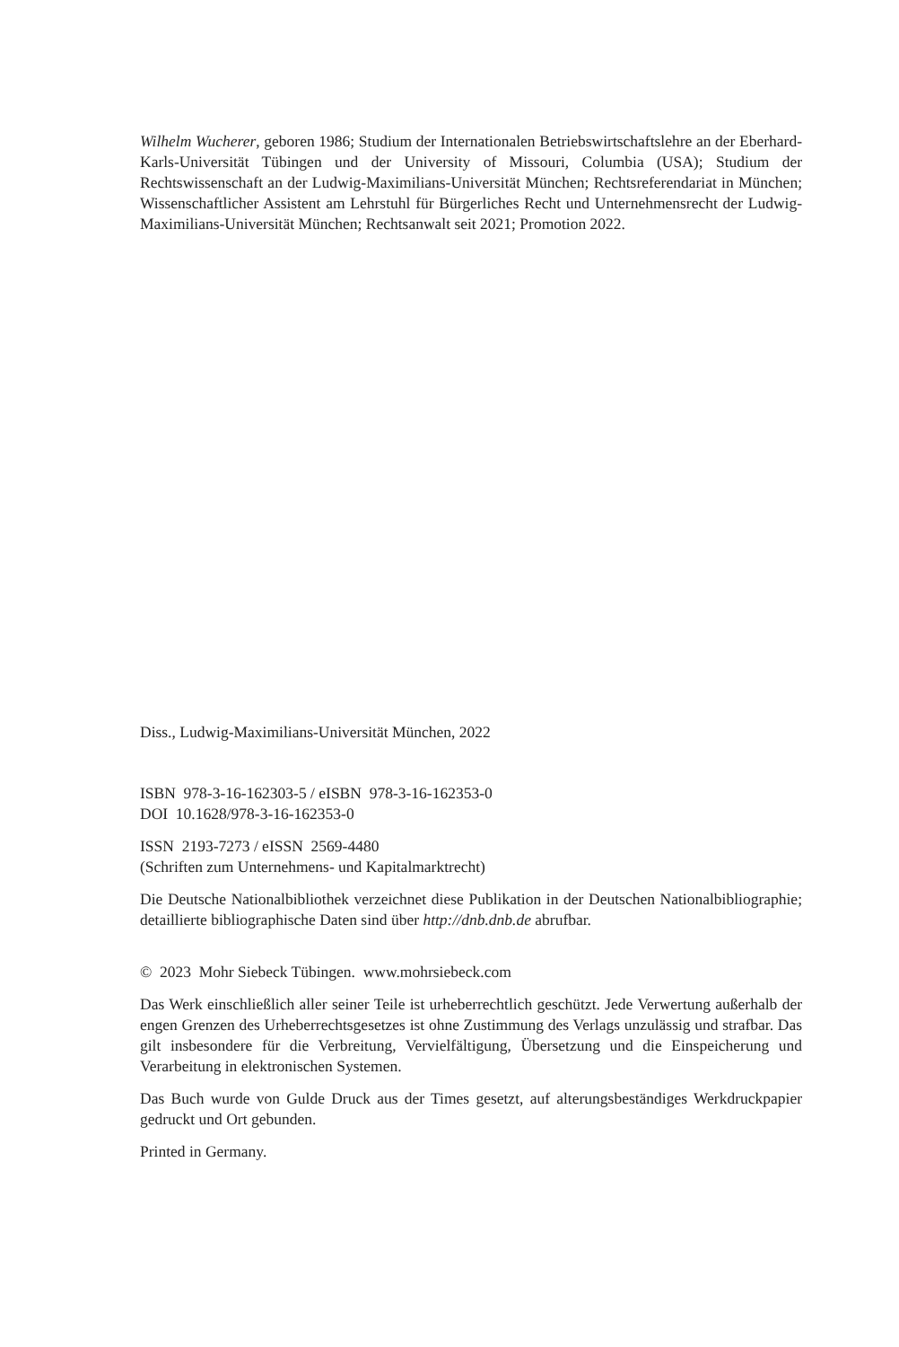Wilhelm Wucherer, geboren 1986; Studium der Internationalen Betriebswirtschaftslehre an der Eberhard-Karls-Universität Tübingen und der University of Missouri, Columbia (USA); Studium der Rechtswissenschaft an der Ludwig-Maximilians-Universität München; Rechtsreferendariat in München; Wissenschaftlicher Assistent am Lehrstuhl für Bürgerliches Recht und Unternehmensrecht der Ludwig-Maximilians-Universität München; Rechtsanwalt seit 2021; Promotion 2022.
Diss., Ludwig-Maximilians-Universität München, 2022
ISBN 978-3-16-162303-5 / eISBN 978-3-16-162353-0
DOI 10.1628/978-3-16-162353-0
ISSN 2193-7273 / eISSN 2569-4480
(Schriften zum Unternehmens- und Kapitalmarktrecht)
Die Deutsche Nationalbibliothek verzeichnet diese Publikation in der Deutschen Nationalbibliographie; detaillierte bibliographische Daten sind über http://dnb.dnb.de abrufbar.
© 2023 Mohr Siebeck Tübingen. www.mohrsiebeck.com
Das Werk einschließlich aller seiner Teile ist urheberrechtlich geschützt. Jede Verwertung außerhalb der engen Grenzen des Urheberrechtsgesetzes ist ohne Zustimmung des Verlags unzulässig und strafbar. Das gilt insbesondere für die Verbreitung, Vervielfältigung, Übersetzung und die Einspeicherung und Verarbeitung in elektronischen Systemen.
Das Buch wurde von Gulde Druck aus der Times gesetzt, auf alterungsbeständiges Werkdruckpapier gedruckt und Ort gebunden.
Printed in Germany.